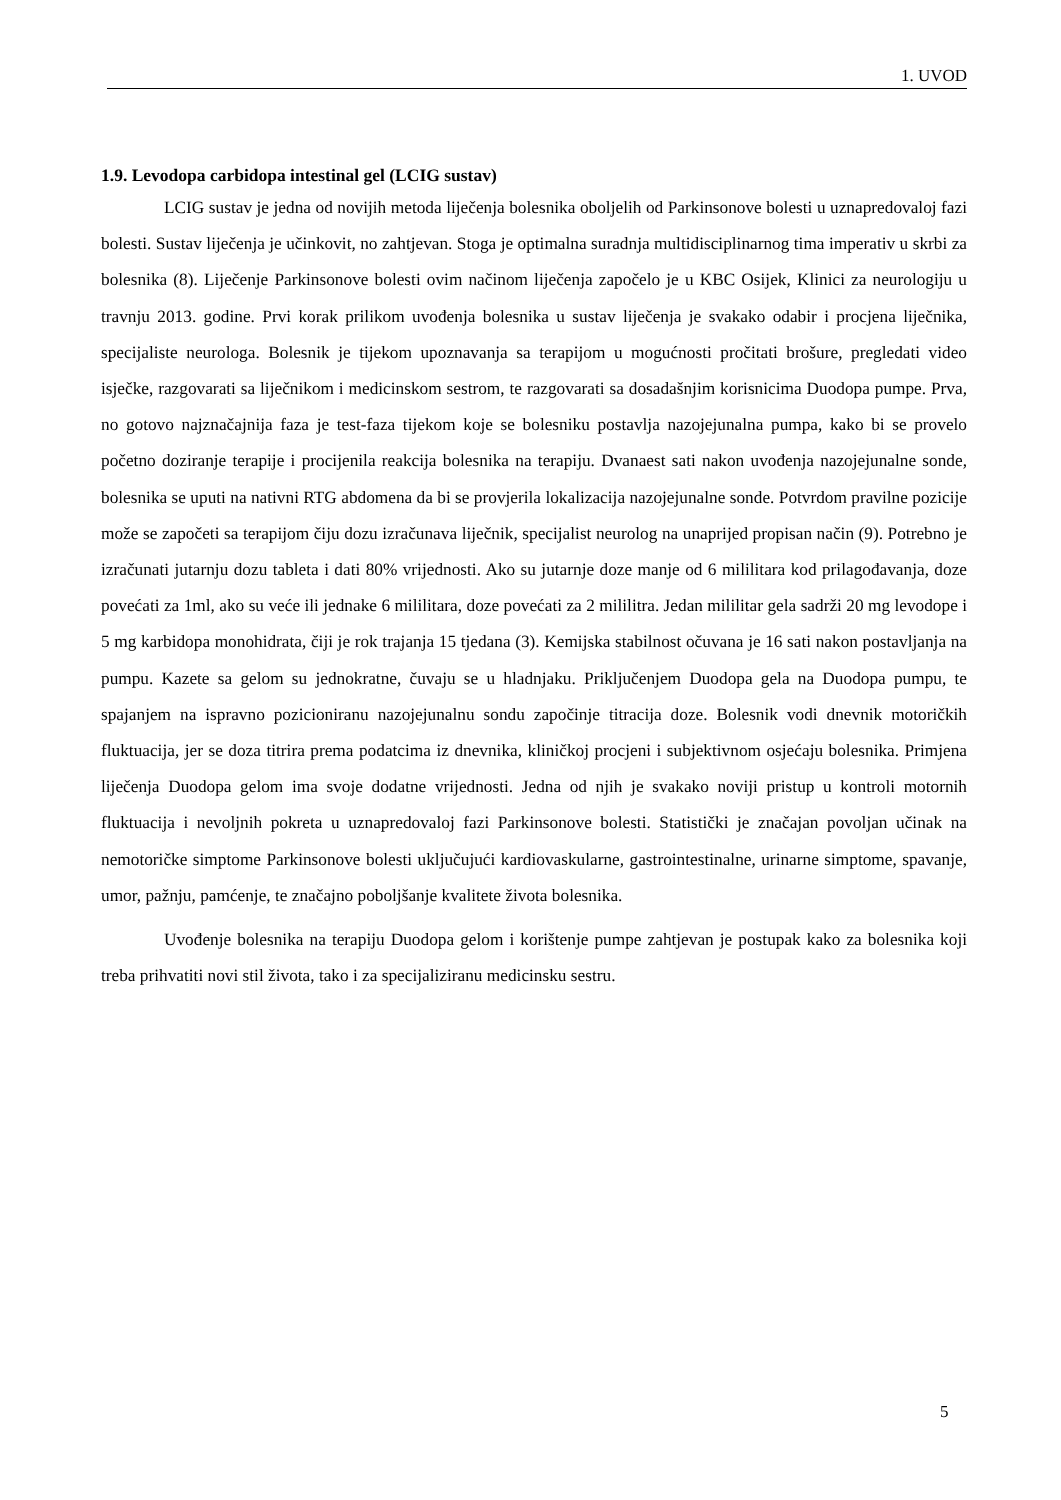1. UVOD
1.9. Levodopa carbidopa intestinal gel (LCIG sustav)
LCIG sustav je jedna od novijih metoda liječenja bolesnika oboljelih od Parkinsonove bolesti u uznapredovaloj fazi bolesti. Sustav liječenja je učinkovit, no zahtjevan. Stoga je optimalna suradnja multidisciplinarnog tima imperativ u skrbi za bolesnika (8). Liječenje Parkinsonove bolesti ovim načinom liječenja započelo je u KBC Osijek, Klinici za neurologiju u travnju 2013. godine. Prvi korak prilikom uvođenja bolesnika u sustav liječenja je svakako odabir i procjena liječnika, specijaliste neurologa. Bolesnik je tijekom upoznavanja sa terapijom u mogućnosti pročitati brošure, pregledati video isječke, razgovarati sa liječnikom i medicinskom sestrom, te razgovarati sa dosadašnjim korisnicima Duodopa pumpe. Prva, no gotovo najznačajnija faza je test-faza tijekom koje se bolesniku postavlja nazojejunalna pumpa, kako bi se provelo početno doziranje terapije i procijenila reakcija bolesnika na terapiju. Dvanaest sati nakon uvođenja nazojejunalne sonde, bolesnika se uputi na nativni RTG abdomena da bi se provjerila lokalizacija nazojejunalne sonde. Potvrdom pravilne pozicije može se započeti sa terapijom čiju dozu izračunava liječnik, specijalist neurolog na unaprijed propisan način (9). Potrebno je izračunati jutarnju dozu tableta i dati 80% vrijednosti. Ako su jutarnje doze manje od 6 mililitara kod prilagođavanja, doze povećati za 1ml, ako su veće ili jednake 6 mililitara, doze povećati za 2 mililitra. Jedan mililitar gela sadrži 20 mg levodope i 5 mg karbidopa monohidrata, čiji je rok trajanja 15 tjedana (3). Kemijska stabilnost očuvana je 16 sati nakon postavljanja na pumpu. Kazete sa gelom su jednokratne, čuvaju se u hladnjaku. Priključenjem Duodopa gela na Duodopa pumpu, te spajanjem na ispravno pozicioniranu nazojejunalnu sondu započinje titracija doze. Bolesnik vodi dnevnik motoričkih fluktuacija, jer se doza titrira prema podatcima iz dnevnika, kliničkoj procjeni i subjektivnom osjećaju bolesnika. Primjena liječenja Duodopa gelom ima svoje dodatne vrijednosti. Jedna od njih je svakako noviji pristup u kontroli motornih fluktuacija i nevoljnih pokreta u uznapredovaloj fazi Parkinsonove bolesti. Statistički je značajan povoljan učinak na nemotoričke simptome Parkinsonove bolesti uključujući kardiovaskularne, gastrointestinalne, urinarne simptome, spavanje, umor, pažnju, pamćenje, te značajno poboljšanje kvalitete života bolesnika.
Uvođenje bolesnika na terapiju Duodopa gelom i korištenje pumpe zahtjevan je postupak kako za bolesnika koji treba prihvatiti novi stil života, tako i za specijaliziranu medicinsku sestru.
5